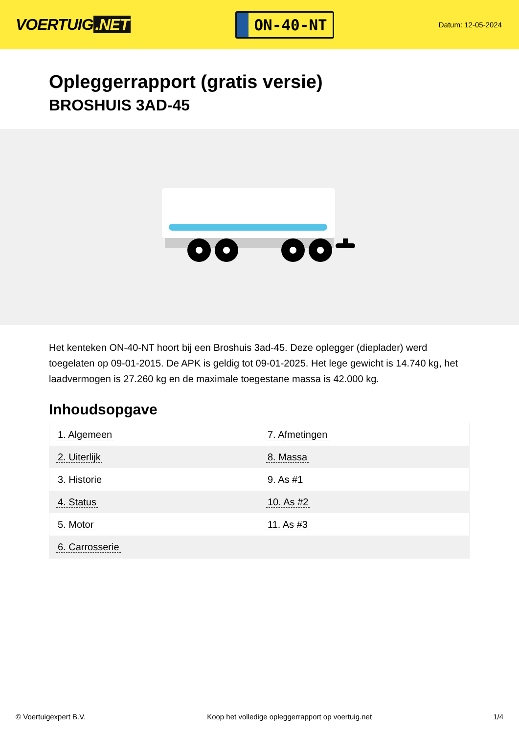VOERTUIG.NET
ON-40-NT
Datum: 12-05-2024
Opleggerrapport (gratis versie)
BROSHUIS 3AD-45
Het kenteken ON-40-NT hoort bij een Broshuis 3ad-45. Deze oplegger (dieplader) werd toegelaten op 09-01-2015. De APK is geldig tot 09-01-2025. Het lege gewicht is 14.740 kg, het laadvermogen is 27.260 kg en de maximale toegestane massa is 42.000 kg.
Inhoudsopgave
| 1. Algemeen | 7. Afmetingen |
| 2. Uiterlijk | 8. Massa |
| 3. Historie | 9. As #1 |
| 4. Status | 10. As #2 |
| 5. Motor | 11. As #3 |
| 6. Carrosserie | |
© Voertuigexpert B.V. Koop het volledige opleggerrapport op voertuig.net
1/4